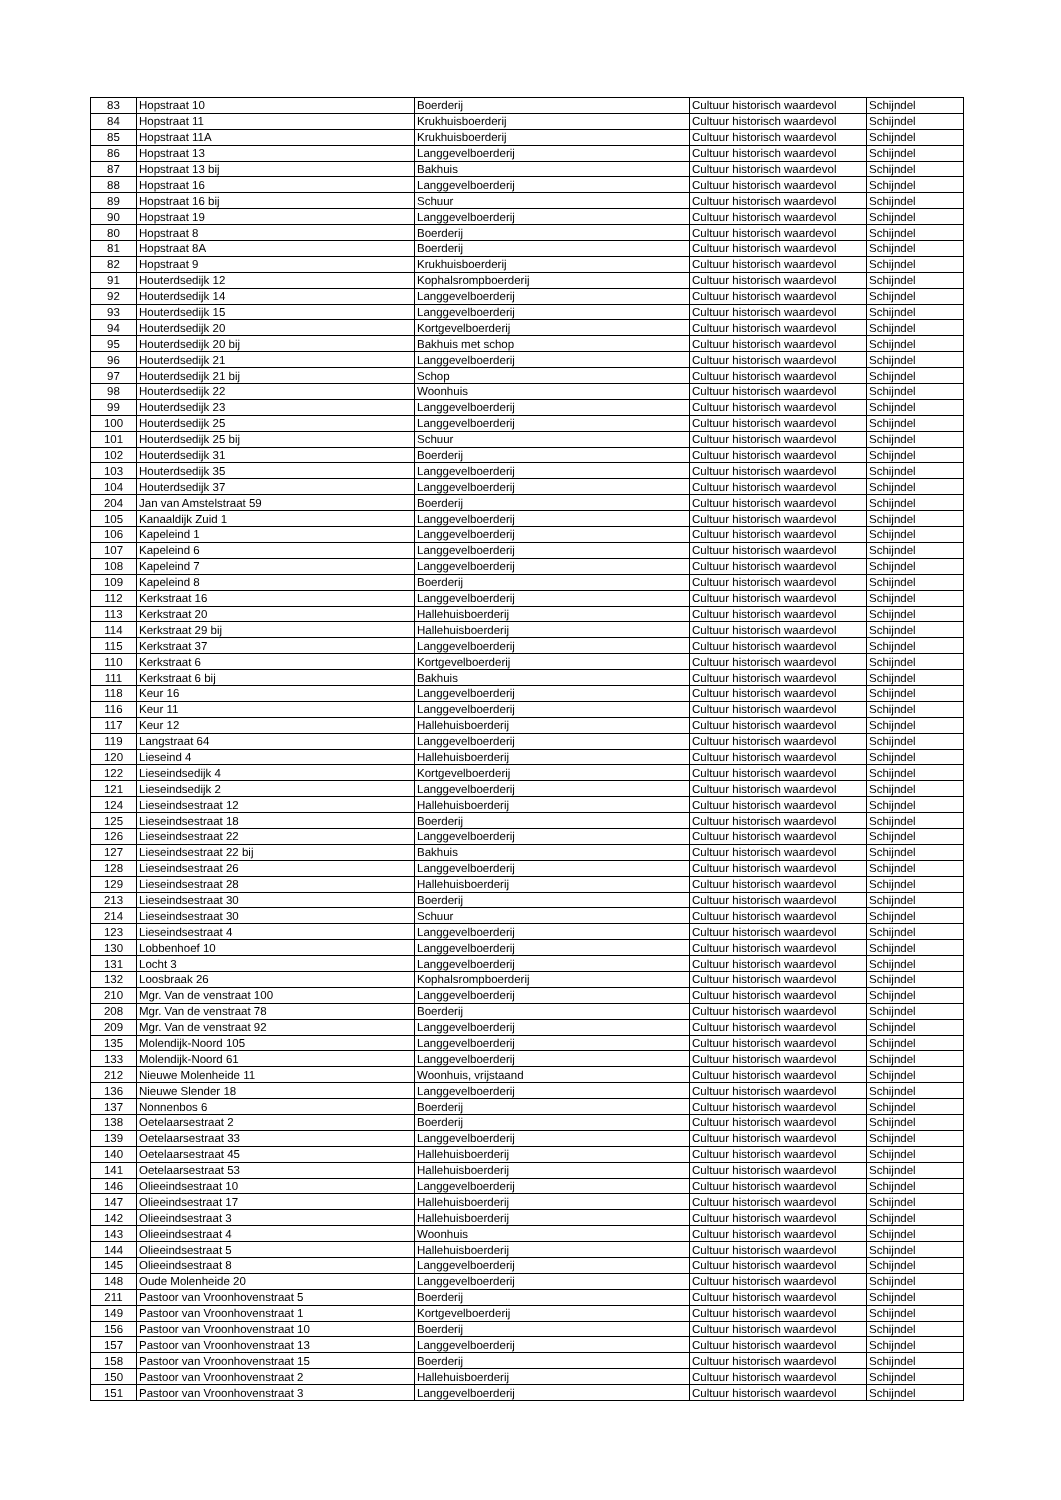| 83 | Hopstraat 10 | Boerderij | Cultuur historisch waardevol | Schijndel |
| 84 | Hopstraat 11 | Krukhuisboerderij | Cultuur historisch waardevol | Schijndel |
| 85 | Hopstraat 11A | Krukhuisboerderij | Cultuur historisch waardevol | Schijndel |
| 86 | Hopstraat 13 | Langgevelboerderij | Cultuur historisch waardevol | Schijndel |
| 87 | Hopstraat 13 bij | Bakhuis | Cultuur historisch waardevol | Schijndel |
| 88 | Hopstraat 16 | Langgevelboerderij | Cultuur historisch waardevol | Schijndel |
| 89 | Hopstraat 16 bij | Schuur | Cultuur historisch waardevol | Schijndel |
| 90 | Hopstraat 19 | Langgevelboerderij | Cultuur historisch waardevol | Schijndel |
| 80 | Hopstraat 8 | Boerderij | Cultuur historisch waardevol | Schijndel |
| 81 | Hopstraat 8A | Boerderij | Cultuur historisch waardevol | Schijndel |
| 82 | Hopstraat 9 | Krukhuisboerderij | Cultuur historisch waardevol | Schijndel |
| 91 | Houterdsedijk 12 | Kophalsrompboerderij | Cultuur historisch waardevol | Schijndel |
| 92 | Houterdsedijk 14 | Langgevelboerderij | Cultuur historisch waardevol | Schijndel |
| 93 | Houterdsedijk 15 | Langgevelboerderij | Cultuur historisch waardevol | Schijndel |
| 94 | Houterdsedijk 20 | Kortgevelboerderij | Cultuur historisch waardevol | Schijndel |
| 95 | Houterdsedijk 20 bij | Bakhuis met schop | Cultuur historisch waardevol | Schijndel |
| 96 | Houterdsedijk 21 | Langgevelboerderij | Cultuur historisch waardevol | Schijndel |
| 97 | Houterdsedijk 21 bij | Schop | Cultuur historisch waardevol | Schijndel |
| 98 | Houterdsedijk 22 | Woonhuis | Cultuur historisch waardevol | Schijndel |
| 99 | Houterdsedijk 23 | Langgevelboerderij | Cultuur historisch waardevol | Schijndel |
| 100 | Houterdsedijk 25 | Langgevelboerderij | Cultuur historisch waardevol | Schijndel |
| 101 | Houterdsedijk 25 bij | Schuur | Cultuur historisch waardevol | Schijndel |
| 102 | Houterdsedijk 31 | Boerderij | Cultuur historisch waardevol | Schijndel |
| 103 | Houterdsedijk 35 | Langgevelboerderij | Cultuur historisch waardevol | Schijndel |
| 104 | Houterdsedijk 37 | Langgevelboerderij | Cultuur historisch waardevol | Schijndel |
| 204 | Jan van Amstelstraat 59 | Boerderij | Cultuur historisch waardevol | Schijndel |
| 105 | Kanaaldijk Zuid 1 | Langgevelboerderij | Cultuur historisch waardevol | Schijndel |
| 106 | Kapeleind 1 | Langgevelboerderij | Cultuur historisch waardevol | Schijndel |
| 107 | Kapeleind 6 | Langgevelboerderij | Cultuur historisch waardevol | Schijndel |
| 108 | Kapeleind 7 | Langgevelboerderij | Cultuur historisch waardevol | Schijndel |
| 109 | Kapeleind 8 | Boerderij | Cultuur historisch waardevol | Schijndel |
| 112 | Kerkstraat 16 | Langgevelboerderij | Cultuur historisch waardevol | Schijndel |
| 113 | Kerkstraat 20 | Hallehuisboerderij | Cultuur historisch waardevol | Schijndel |
| 114 | Kerkstraat 29 bij | Hallehuisboerderij | Cultuur historisch waardevol | Schijndel |
| 115 | Kerkstraat 37 | Langgevelboerderij | Cultuur historisch waardevol | Schijndel |
| 110 | Kerkstraat 6 | Kortgevelboerderij | Cultuur historisch waardevol | Schijndel |
| 111 | Kerkstraat 6 bij | Bakhuis | Cultuur historisch waardevol | Schijndel |
| 118 | Keur 16 | Langgevelboerderij | Cultuur historisch waardevol | Schijndel |
| 116 | Keur 11 | Langgevelboerderij | Cultuur historisch waardevol | Schijndel |
| 117 | Keur 12 | Hallehuisboerderij | Cultuur historisch waardevol | Schijndel |
| 119 | Langstraat 64 | Langgevelboerderij | Cultuur historisch waardevol | Schijndel |
| 120 | Lieseind 4 | Hallehuisboerderij | Cultuur historisch waardevol | Schijndel |
| 122 | Lieseindsedijk 4 | Kortgevelboerderij | Cultuur historisch waardevol | Schijndel |
| 121 | Lieseindsedijk 2 | Langgevelboerderij | Cultuur historisch waardevol | Schijndel |
| 124 | Lieseindsestraat 12 | Hallehuisboerderij | Cultuur historisch waardevol | Schijndel |
| 125 | Lieseindsestraat 18 | Boerderij | Cultuur historisch waardevol | Schijndel |
| 126 | Lieseindsestraat 22 | Langgevelboerderij | Cultuur historisch waardevol | Schijndel |
| 127 | Lieseindsestraat 22 bij | Bakhuis | Cultuur historisch waardevol | Schijndel |
| 128 | Lieseindsestraat 26 | Langgevelboerderij | Cultuur historisch waardevol | Schijndel |
| 129 | Lieseindsestraat 28 | Hallehuisboerderij | Cultuur historisch waardevol | Schijndel |
| 213 | Lieseindsestraat 30 | Boerderij | Cultuur historisch waardevol | Schijndel |
| 214 | Lieseindsestraat 30 | Schuur | Cultuur historisch waardevol | Schijndel |
| 123 | Lieseindsestraat 4 | Langgevelboerderij | Cultuur historisch waardevol | Schijndel |
| 130 | Lobbenhoef 10 | Langgevelboerderij | Cultuur historisch waardevol | Schijndel |
| 131 | Locht 3 | Langgevelboerderij | Cultuur historisch waardevol | Schijndel |
| 132 | Loosbraak 26 | Kophalsrompboerderij | Cultuur historisch waardevol | Schijndel |
| 210 | Mgr. Van de venstraat 100 | Langgevelboerderij | Cultuur historisch waardevol | Schijndel |
| 208 | Mgr. Van de venstraat 78 | Boerderij | Cultuur historisch waardevol | Schijndel |
| 209 | Mgr. Van de venstraat 92 | Langgevelboerderij | Cultuur historisch waardevol | Schijndel |
| 135 | Molendijk-Noord 105 | Langgevelboerderij | Cultuur historisch waardevol | Schijndel |
| 133 | Molendijk-Noord 61 | Langgevelboerderij | Cultuur historisch waardevol | Schijndel |
| 212 | Nieuwe Molenheide 11 | Woonhuis, vrijstaand | Cultuur historisch waardevol | Schijndel |
| 136 | Nieuwe Slender 18 | Langgevelboerderij | Cultuur historisch waardevol | Schijndel |
| 137 | Nonnenbos 6 | Boerderij | Cultuur historisch waardevol | Schijndel |
| 138 | Oetelaarsestraat 2 | Boerderij | Cultuur historisch waardevol | Schijndel |
| 139 | Oetelaarsestraat 33 | Langgevelboerderij | Cultuur historisch waardevol | Schijndel |
| 140 | Oetelaarsestraat 45 | Hallehuisboerderij | Cultuur historisch waardevol | Schijndel |
| 141 | Oetelaarsestraat 53 | Hallehuisboerderij | Cultuur historisch waardevol | Schijndel |
| 146 | Olieeindsestraat 10 | Langgevelboerderij | Cultuur historisch waardevol | Schijndel |
| 147 | Olieeindsestraat 17 | Hallehuisboerderij | Cultuur historisch waardevol | Schijndel |
| 142 | Olieeindsestraat 3 | Hallehuisboerderij | Cultuur historisch waardevol | Schijndel |
| 143 | Olieeindsestraat 4 | Woonhuis | Cultuur historisch waardevol | Schijndel |
| 144 | Olieeindsestraat 5 | Hallehuisboerderij | Cultuur historisch waardevol | Schijndel |
| 145 | Olieeindsestraat 8 | Langgevelboerderij | Cultuur historisch waardevol | Schijndel |
| 148 | Oude Molenheide 20 | Langgevelboerderij | Cultuur historisch waardevol | Schijndel |
| 211 | Pastoor van Vroonhovenstraat 5 | Boerderij | Cultuur historisch waardevol | Schijndel |
| 149 | Pastoor van Vroonhovenstraat 1 | Kortgevelboerderij | Cultuur historisch waardevol | Schijndel |
| 156 | Pastoor van Vroonhovenstraat 10 | Boerderij | Cultuur historisch waardevol | Schijndel |
| 157 | Pastoor van Vroonhovenstraat 13 | Langgevelboerderij | Cultuur historisch waardevol | Schijndel |
| 158 | Pastoor van Vroonhovenstraat 15 | Boerderij | Cultuur historisch waardevol | Schijndel |
| 150 | Pastoor van Vroonhovenstraat 2 | Hallehuisboerderij | Cultuur historisch waardevol | Schijndel |
| 151 | Pastoor van Vroonhovenstraat 3 | Langgevelboerderij | Cultuur historisch waardevol | Schijndel |